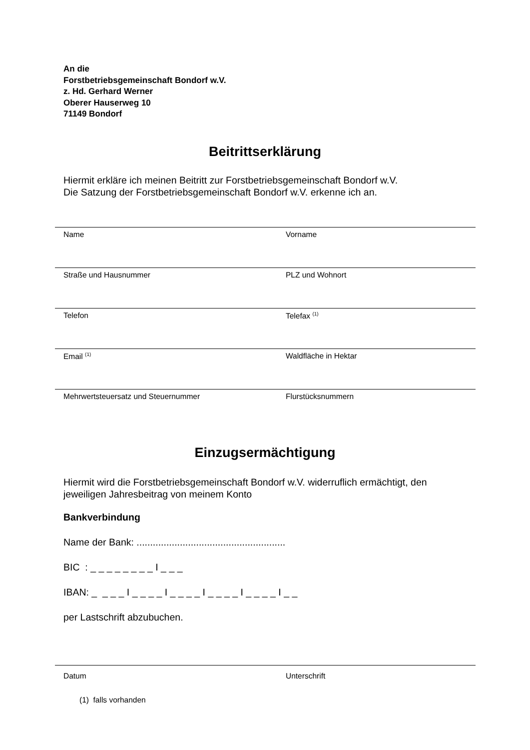An die
Forstbetriebsgemeinschaft Bondorf w.V.
z. Hd. Gerhard Werner
Oberer Hauserweg 10
71149 Bondorf
Beitrittserklärung
Hiermit erkläre ich meinen Beitritt zur Forstbetriebsgemeinschaft Bondorf w.V.
Die Satzung der Forstbetriebsgemeinschaft Bondorf w.V. erkenne ich an.
Name Vorname
Straße und Hausnummer PLZ und Wohnort
Telefon Telefax <sup>(1)</sup>
Email <sup>(1)</sup> Waldfläche in Hektar
Mehrwertsteuersatz und Steuernummer Flurstücksnummern
Einzugsermächtigung
Hiermit wird die Forstbetriebsgemeinschaft Bondorf w.V. widerruflich ermächtigt, den
jeweiligen Jahresbeitrag von meinem Konto
Bankverbindung
Name der Bank: .......................................................
BIC : _ _ _ _ _ _ _ _ I _ _ _
IBAN: _ _ _ _ I _ _ _ _ I _ _ _ _ I _ _ _ _ I _ _ _ _ I _ _
per Lastschrift abzubuchen.
Datum Unterschrift
(1) falls vorhanden